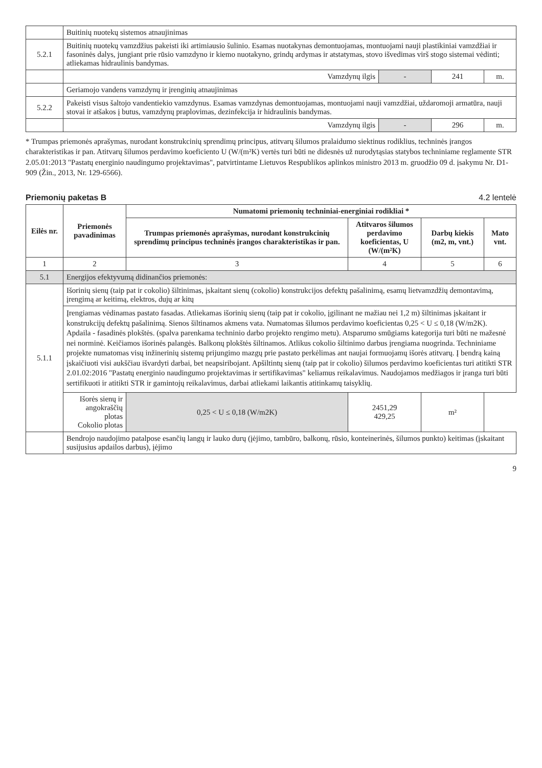| | Buitinių nuotekų sistemos atnaujinimas | | | |
| 5.2.1 | Buitinių nuotekų vamzdžius pakeisti iki artimiausio šulinio. Esamas nuotakynas demontuojamas, montuojami nauji plastikiniai vamzdžiai ir fasoninės dalys, jungiant prie rūsio vamzdyno ir kiemo nuotakyno, grindų ardymas ir atstatymas, stovo išvedimas virš stogo sistemai vėdinti; atliekamas hidraulinis bandymas. | | | |
| | Vamzdynų ilgis | - | 241 | m. |
| | Geriamojo vandens vamzdynų ir įrenginių atnaujinimas | | | |
| 5.2.2 | Pakeisti visus šaltojo vandentiekio vamzdynus. Esamas vamzdynas demontuojamas, montuojami nauji vamzdžiai, uždaromoji armatūra, nauji stovai ir atšakos į butus, vamzdynų praplovimas, dezinfekcija ir hidraulinis bandymas. | | | |
| | Vamzdynų ilgis | - | 296 | m. |
* Trumpas priemonės aprašymas, nurodant konstrukcinių sprendimų principus, atitvarų šilumos pralaidumo siektinus rodiklius, techninės įrangos charakteristikas ir pan. Atitvarų šilumos perdavimo koeficiento U (W/(m²K) vertės turi būti ne didesnės už nurodytąsias statybos techniniame reglamente STR 2.05.01:2013 "Pastatų energinio naudingumo projektavimas", patvirtintame Lietuvos Respublikos aplinkos ministro 2013 m. gruodžio 09 d. įsakymu Nr. D1-909 (Žin., 2013, Nr. 129-6566).
Priemonių paketas B 4.2 lentelė
| Eilės nr. | Priemonės pavadinimas | Numatomi priemonių techniniai-energiniai rodikliai * | | | |
| --- | --- | --- | --- | --- | --- |
| | | Trumpas priemonės aprašymas, nurodant konstrukcinių sprendimų principus techninės įrangos charakteristikas ir pan. | Atitvaros šilumos perdavimo koeficientas, U (W/(m²K) | Darbų kiekis (m2, m, vnt.) | Mato vnt. |
| 1 | 2 | 3 | 4 | 5 | 6 |
| 5.1 | Energijos efektyvumą didinančios priemonės: | | | | |
| 5.1.1 | Išorinių sienų (taip pat ir cokolio) šiltinimas, įskaitant sienų (cokolio) konstrukcijos defektų pašalinimą, esamų lietvamzdžių demontavimą, įrengimą ar keitimą, elektros, dujų ar kitų | | | | |
| | Įrengiamas vėdinamas pastato fasadas. Atliekamas išorinių sienų (taip pat ir cokolio, įgilinant ne mažiau nei 1,2 m) šiltinimas įskaitant ir konstrukcijų defektų pašalinimą. Sienos šiltinamos akmens vata. Numatomas šilumos perdavimo koeficientas 0,25 < U ≤ 0,18 (W/m2K). Apdaila - fasadinės plokštės. (spalva parenkama techninio darbo projekto rengimo metu). Atsparumo smūgiams kategorija turi būti ne mažesnė nei norminė. Keičiamos išorinės palangės. Balkonų plokštės šiltinamos. Atlikus cokolio šiltinimo darbus įrengiama nuogrinda. Techniniame projekte numatomas visų inžinerinių sistemų prijungimo mazgų prie pastato perkėlimas ant naujai formuojamų išorės atitvarų. Į bendrą kainą įskaičiuoti visi aukščiau išvardyti darbai, bet neapsiribojant. Apšiltintų sienų (taip pat ir cokolio) šilumos perdavimo koeficientas turi atitikti STR 2.01.02:2016 "Pastatų energinio naudingumo projektavimas ir sertifikavimas" keliamus reikalavimus. Naudojamos medžiagos ir įranga turi būti sertifikuoti ir atitikti STR ir gamintojų reikalavimus, darbai atliekami laikantis atitinkamų taisyklių. | | | | |
| | Išorės sienų ir angokraščių plotas Cokolio plotas | 0,25 < U ≤ 0,18 (W/m2K) | 2451,29 429,25 | m² | |
| | Bendrojo naudojimo patalpose esančių langų ir lauko durų (įėjimo, tambūro, balkonų, rūsio, konteinerinės, šilumos punkto) keitimas (įskaitant susijusius apdailos darbus), įėjimo | | | | |
9